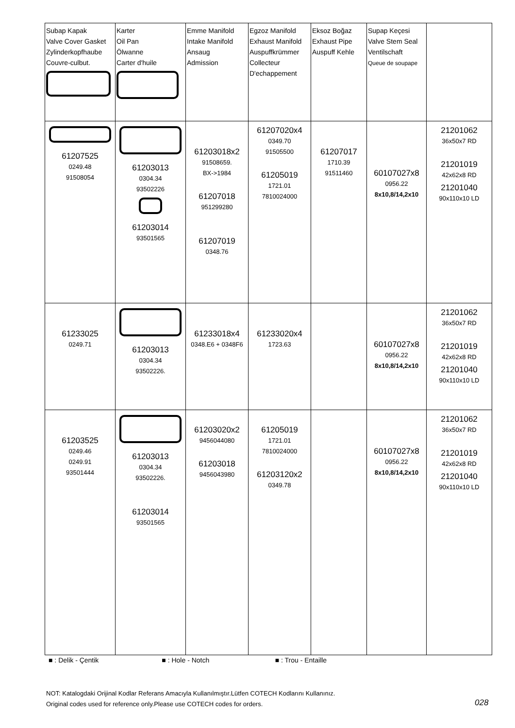| Subap Kapak Valve Cover Gasket Zylinderkopfhaube Couvre-culbut. | Karter Oil Pan Ölwanne Carter d'huile | Emme Manifold Intake Manifold Ansaug Admission | Egzoz Manifold Exhaust Manifold Auspuffkrümmer Collecteur D'echappement | Eksoz Boğaz Exhaust Pipe Auspuff Kehle | Supap Keçesi Valve Stem Seal Ventilschaft Queue de soupape | |
| 61207525 0249.48 91508054 | 61203013 0304.34 93502226 61203014 93501565 | 61203018x2 91508659. BX->1984 61207018 951299280 61207019 0348.76 | 61207020x4 0349.70 91505500 61205019 1721.01 7810024000 | 61207017 1710.39 91511460 | 60107027x8 0956.22 8x10,8/14,2x10 | 21201062 36x50x7 RD 21201019 42x62x8 RD 21201040 90x110x10 LD |
| 61233025 0249.71 | 61203013 0304.34 93502226. | 61233018x4 0348.E6 + 0348F6 | 61233020x4 1723.63 | | 60107027x8 0956.22 8x10,8/14,2x10 | 21201062 36x50x7 RD 21201019 42x62x8 RD 21201040 90x110x10 LD |
| 61203525 0249.46 0249.91 93501444 | 61203013 0304.34 93502226. 61203014 93501565 | 61203020x2 9456044080 61203018 9456043980 | 61205019 1721.01 7810024000 61203120x2 0349.78 | | 60107027x8 0956.22 8x10,8/14,2x10 | 21201062 36x50x7 RD 21201019 42x62x8 RD 21201040 90x110x10 LD |
■ : Delik - Çentik ■ : Hole - Notch ■ : Trou - Entaille
NOT: Katalogdaki Orijinal Kodlar Referans Amacıyla Kullanılmıştır.Lütfen COTECH Kodlarını Kullanınız.
Original codes used for reference only.Please use COTECH codes for orders.
028